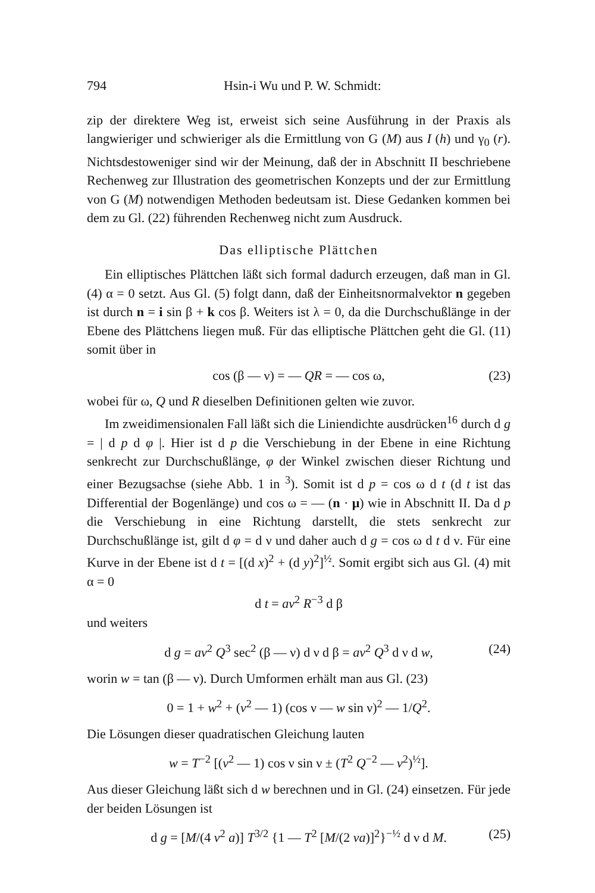794 Hsin-i Wu und P. W. Schmidt:
zip der direktere Weg ist, erweist sich seine Ausführung in der Praxis als langwieriger und schwieriger als die Ermittlung von G (M) aus I (h) und γ<sub>0</sub> (r). Nichtsdestoweniger sind wir der Meinung, daß der in Abschnitt II beschriebene Rechenweg zur Illustration des geometrischen Konzepts und der zur Ermittlung von G (M) notwendigen Methoden bedeutsam ist. Diese Gedanken kommen bei dem zu Gl. (22) führenden Rechenweg nicht zum Ausdruck.
Das elliptische Plättchen
Ein elliptisches Plättchen läßt sich formal dadurch erzeugen, daß man in Gl. (4) α = 0 setzt. Aus Gl. (5) folgt dann, daß der Einheitsnormalvektor n gegeben ist durch n = i sin β + k cos β. Weiters ist λ = 0, da die Durchschußlänge in der Ebene des Plättchens liegen muß. Für das elliptische Plättchen geht die Gl. (11) somit über in
cos (β — ν) = — QR = — cos ω, (23)
wobei für ω, Q und R dieselben Definitionen gelten wie zuvor.
Im zweidimensionalen Fall läßt sich die Liniendichte ausdrücken<sup>16</sup> durch d g = | d p d φ |. Hier ist d p die Verschiebung in der Ebene in eine Richtung senkrecht zur Durchschußlänge, φ der Winkel zwischen dieser Richtung und einer Bezugsachse (siehe Abb. 1 in <sup>3</sup>). Somit ist d p = cos ω d t (d t ist das Differential der Bogenlänge) und cos ω = — (n · μ) wie in Abschnitt II. Da d p die Verschiebung in eine Richtung darstellt, die stets senkrecht zur Durchschußlänge ist, gilt d φ = d ν und daher auch d g = cos ω d t d ν. Für eine Kurve in der Ebene ist d t = [(d x)<sup>2</sup> + (d y)<sup>2</sup>]<sup>½</sup>. Somit ergibt sich aus Gl. (4) mit α = 0
d t = av<sup>2</sup> R<sup>−3</sup> d β
und weiters
d g = av<sup>2</sup> Q<sup>3</sup> sec<sup>2</sup> (β — ν) d ν d β = av<sup>2</sup> Q<sup>3</sup> d ν d w, (24)
worin w = tan (β — ν). Durch Umformen erhält man aus Gl. (23)
0 = 1 + w<sup>2</sup> + (v<sup>2</sup> — 1) (cos ν — w sin ν)<sup>2</sup> — 1/Q<sup>2</sup>.
Die Lösungen dieser quadratischen Gleichung lauten
w = T<sup>−2</sup> [(v<sup>2</sup> — 1) cos ν sin ν ± (T<sup>2</sup> Q<sup>−2</sup> — v<sup>2</sup>)<sup>½</sup>].
Aus dieser Gleichung läßt sich d w berechnen und in Gl. (24) einsetzen. Für jede der beiden Lösungen ist
d g = [M/(4 v<sup>2</sup> a)] T<sup>3/2</sup> {1 — T<sup>2</sup> [M/(2 va)]<sup>2</sup>}<sup>−½</sup> d ν d M. (25)